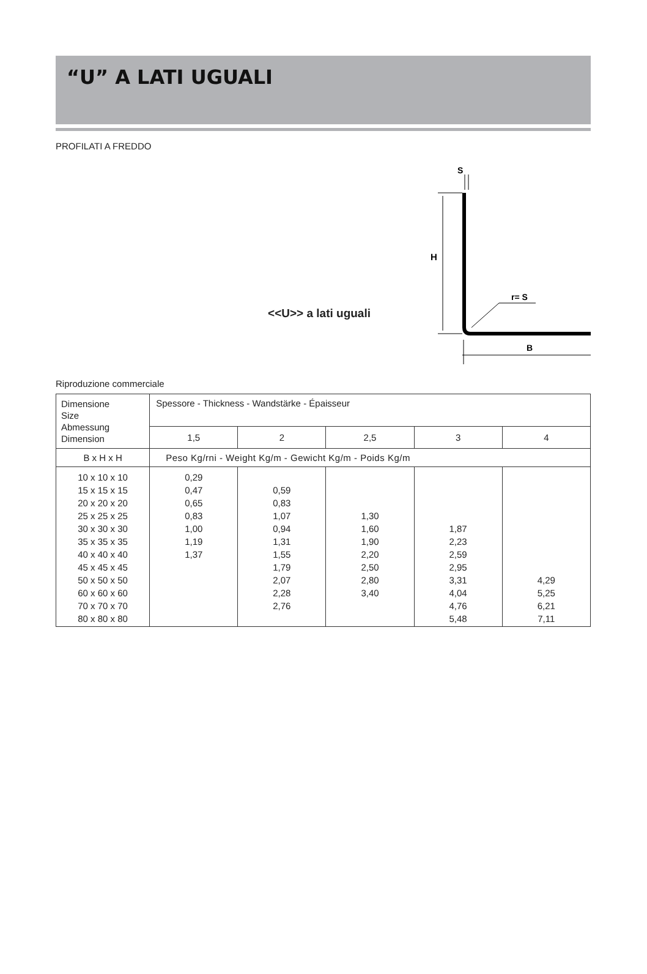“U” A LATI UGUALI
PROFILATI A FREDDO
<<U>> a lati uguali
S
H
r= S
B
Riproduzione commerciale
| Dimensione Size Abmessung Dimension | Spessore - Thickness - Wandstärke - Épaisseur | | | | |
| --- | --- | --- | --- | --- | --- |
| | 1,5 | 2 | 2,5 | 3 | 4 |
| B x H x H | Peso Kg/rni - Weight Kg/m - Gewicht Kg/m - Poids Kg/m | | | | |
| 10 x 10 x 10 15 x 15 x 15 20 x 20 x 20 25 x 25 x 25 30 x 30 x 30 35 x 35 x 35 40 x 40 x 40 45 x 45 x 45 50 x 50 x 50 60 x 60 x 60 70 x 70 x 70 80 x 80 x 80 | 0,29 0,47 0,65 0,83 1,00 1,19 1,37 | 0,59 0,83 1,07 0,94 1,31 1,55 1,79 2,07 2,28 2,76 | 1,30 1,60 1,90 2,20 2,50 2,80 3,40 | 1,87 2,23 2,59 2,95 3,31 4,04 4,76 5,48 | 4,29 5,25 6,21 7,11 |